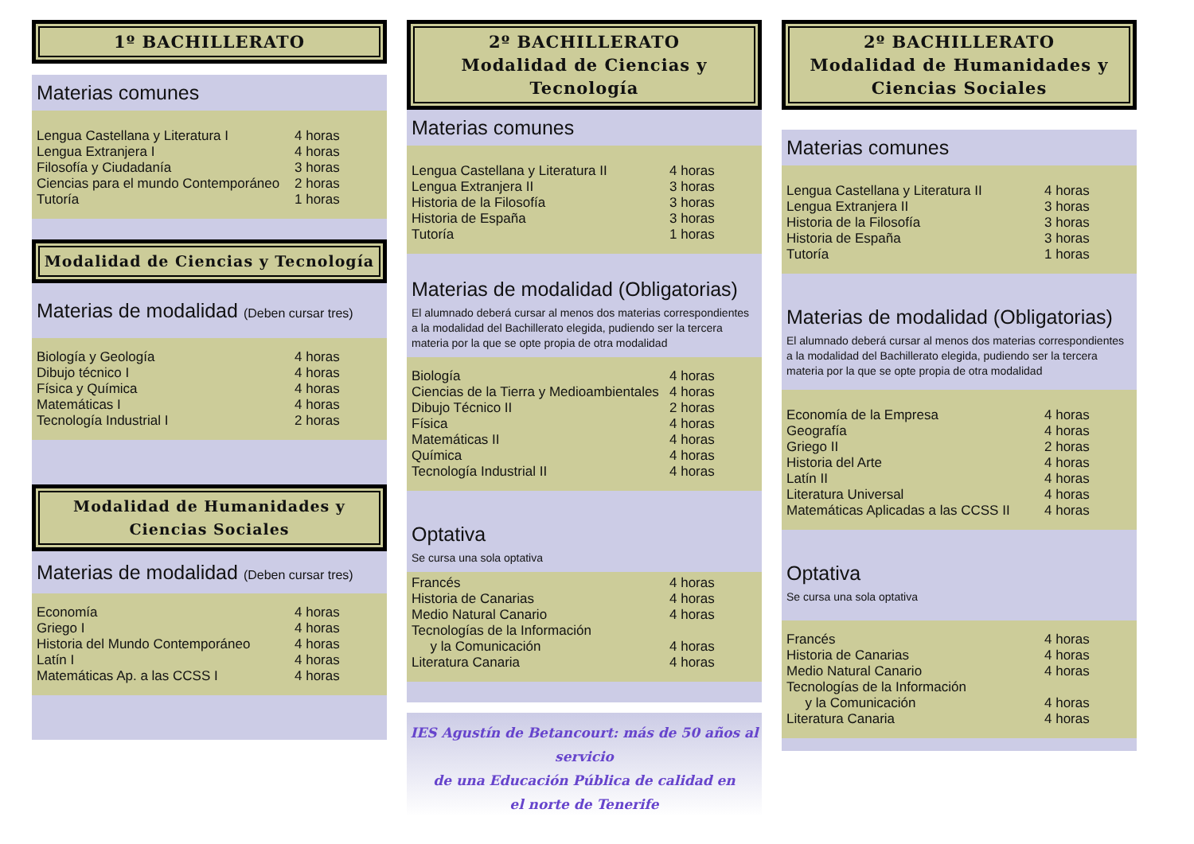1º BACHILLERATO
Materias comunes
| Lengua Castellana y Literatura I | 4 horas |
| Lengua Extranjera I | 4 horas |
| Filosofía y Ciudadanía | 3 horas |
| Ciencias para el mundo Contemporáneo | 2 horas |
| Tutoría | 1 horas |
Modalidad de Ciencias y Tecnología
Materias de modalidad (Deben cursar tres)
| Biología y Geología | 4 horas |
| Dibujo técnico I | 4 horas |
| Física y Química | 4 horas |
| Matemáticas I | 4 horas |
| Tecnología Industrial I | 2 horas |
Modalidad de Humanidades y Ciencias Sociales
Materias de modalidad (Deben cursar tres)
| Economía | 4 horas |
| Griego I | 4 horas |
| Historia del Mundo Contemporáneo | 4 horas |
| Latín I | 4 horas |
| Matemáticas Ap. a las CCSS I | 4 horas |
2º BACHILLERATO
Modalidad de Ciencias y Tecnología
Materias comunes
| Lengua Castellana y Literatura II | 4 horas |
| Lengua Extranjera II | 3 horas |
| Historia de la Filosofía | 3 horas |
| Historia de España | 3 horas |
| Tutoría | 1 horas |
Materias de modalidad (Obligatorias)
El alumnado deberá cursar al menos dos materias correspondientes a la modalidad del Bachillerato elegida, pudiendo ser la tercera materia por la que se opte propia de otra modalidad
| Biología | 4 horas |
| Ciencias de la Tierra y Medioambientales | 4 horas |
| Dibujo Técnico II | 2 horas |
| Física | 4 horas |
| Matemáticas II | 4 horas |
| Química | 4 horas |
| Tecnología Industrial II | 4 horas |
Optativa
Se cursa una sola optativa
| Francés | 4 horas |
| Historia de Canarias | 4 horas |
| Medio Natural Canario | 4 horas |
| Tecnologías de la Información | |
| y la Comunicación | 4 horas |
| Literatura Canaria | 4 horas |
IES Agustín de Betancourt: más de 50 años al servicio
de una Educación Pública de calidad en
el norte de Tenerife
2º BACHILLERATO
Modalidad de Humanidades y
Ciencias Sociales
Materias comunes
| Lengua Castellana y Literatura II | 4 horas |
| Lengua Extranjera II | 3 horas |
| Historia de la Filosofía | 3 horas |
| Historia de España | 3 horas |
| Tutoría | 1 horas |
Materias de modalidad (Obligatorias)
El alumnado deberá cursar al menos dos materias correspondientes a la modalidad del Bachillerato elegida, pudiendo ser la tercera materia por la que se opte propia de otra modalidad
| Economía de la Empresa | 4 horas |
| Geografía | 4 horas |
| Griego II | 2 horas |
| Historia del Arte | 4 horas |
| Latín II | 4 horas |
| Literatura Universal | 4 horas |
| Matemáticas Aplicadas a las CCSS II | 4 horas |
Optativa
Se cursa una sola optativa
| Francés | 4 horas |
| Historia de Canarias | 4 horas |
| Medio Natural Canario | 4 horas |
| Tecnologías de la Información | |
| y la Comunicación | 4 horas |
| Literatura Canaria | 4 horas |